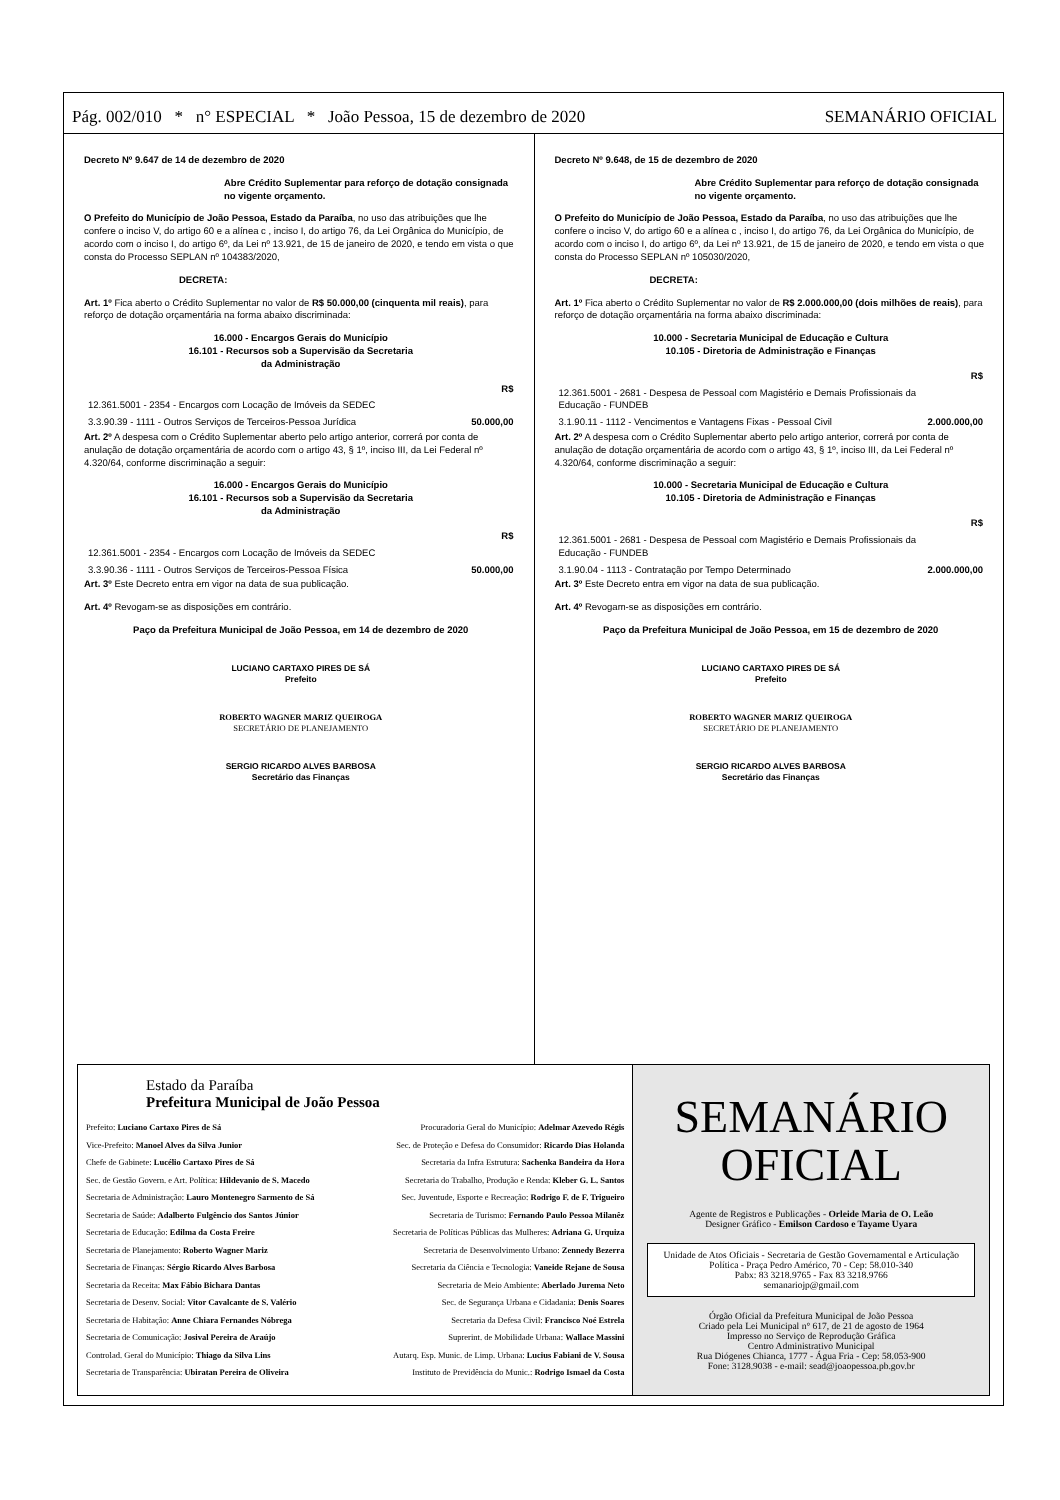Pág. 002/010 * n° ESPECIAL * João Pessoa, 15 de dezembro de 2020 SEMANÁRIO OFICIAL
Decreto Nº 9.647 de 14 de dezembro de 2020
Abre Crédito Suplementar para reforço de dotação consignada no vigente orçamento.
O Prefeito do Município de João Pessoa, Estado da Paraíba, no uso das atribuições que lhe confere o inciso V, do artigo 60 e a alínea c , inciso I, do artigo 76, da Lei Orgânica do Município, de acordo com o inciso I, do artigo 6º, da Lei nº 13.921, de 15 de janeiro de 2020, e tendo em vista o que consta do Processo SEPLAN nº 104383/2020,
DECRETA:
Art. 1º Fica aberto o Crédito Suplementar no valor de R$ 50.000,00 (cinquenta mil reais), para reforço de dotação orçamentária na forma abaixo discriminada:
16.000 - Encargos Gerais do Município
16.101 - Recursos sob a Supervisão da Secretaria
da Administração
| | R$ |
| 12.361.5001 - 2354 - Encargos com Locação de Imóveis da SEDEC | |
| 3.3.90.39 - 1111 - Outros Serviços de Terceiros-Pessoa Jurídica | 50.000,00 |
Art. 2º A despesa com o Crédito Suplementar aberto pelo artigo anterior, correrá por conta de anulação de dotação orçamentária de acordo com o artigo 43, § 1º, inciso III, da Lei Federal nº 4.320/64, conforme discriminação a seguir:
16.000 - Encargos Gerais do Município
16.101 - Recursos sob a Supervisão da Secretaria
da Administração
| | R$ |
| 12.361.5001 - 2354 - Encargos com Locação de Imóveis da SEDEC | |
| 3.3.90.36 - 1111 - Outros Serviços de Terceiros-Pessoa Física | 50.000,00 |
Art. 3º Este Decreto entra em vigor na data de sua publicação.
Art. 4º Revogam-se as disposições em contrário.
Paço da Prefeitura Municipal de João Pessoa, em 14 de dezembro de 2020
LUCIANO CARTAXO PIRES DE SÁ
Prefeito
ROBERTO WAGNER MARIZ QUEIROGA
SECRETÁRIO DE PLANEJAMENTO
SERGIO RICARDO ALVES BARBOSA
Secretário das Finanças
Decreto Nº 9.648, de 15 de dezembro de 2020
Abre Crédito Suplementar para reforço de dotação consignada no vigente orçamento.
O Prefeito do Município de João Pessoa, Estado da Paraíba, no uso das atribuições que lhe confere o inciso V, do artigo 60 e a alínea c , inciso I, do artigo 76, da Lei Orgânica do Município, de acordo com o inciso I, do artigo 6º, da Lei nº 13.921, de 15 de janeiro de 2020, e tendo em vista o que consta do Processo SEPLAN nº 105030/2020,
DECRETA:
Art. 1º Fica aberto o Crédito Suplementar no valor de R$ 2.000.000,00 (dois milhões de reais), para reforço de dotação orçamentária na forma abaixo discriminada:
10.000 - Secretaria Municipal de Educação e Cultura
10.105 - Diretoria de Administração e Finanças
| | R$ |
| 12.361.5001 - 2681 - Despesa de Pessoal com Magistério e Demais Profissionais da Educação - FUNDEB | |
| 3.1.90.11 - 1112 - Vencimentos e Vantagens Fixas - Pessoal Civil | 2.000.000,00 |
Art. 2º A despesa com o Crédito Suplementar aberto pelo artigo anterior, correrá por conta de anulação de dotação orçamentária de acordo com o artigo 43, § 1º, inciso III, da Lei Federal nº 4.320/64, conforme discriminação a seguir:
10.000 - Secretaria Municipal de Educação e Cultura
10.105 - Diretoria de Administração e Finanças
| | R$ |
| 12.361.5001 - 2681 - Despesa de Pessoal com Magistério e Demais Profissionais da Educação - FUNDEB | |
| 3.1.90.04 - 1113 - Contratação por Tempo Determinado | 2.000.000,00 |
Art. 3º Este Decreto entra em vigor na data de sua publicação.
Art. 4º Revogam-se as disposições em contrário.
Paço da Prefeitura Municipal de João Pessoa, em 15 de dezembro de 2020
LUCIANO CARTAXO PIRES DE SÁ
Prefeito
ROBERTO WAGNER MARIZ QUEIROGA
SECRETÁRIO DE PLANEJAMENTO
SERGIO RICARDO ALVES BARBOSA
Secretário das Finanças
Estado da Paraíba
Prefeitura Municipal de João Pessoa
Prefeito: Luciano Cartaxo Pires de Sá
Procuradoria Geral do Município: Adelmar Azevedo Régis
Vice-Prefeito: Manoel Alves da Silva Junior
Sec. de Proteção e Defesa do Consumidor: Ricardo Dias Holanda
Chefe de Gabinete: Lucélio Cartaxo Pires de Sá
Secretaria da Infra Estrutura: Sachenka Bandeira da Hora
Sec. de Gestão Govern. e Art. Política: Hildevanio de S. Macedo
Secretaria do Trabalho, Produção e Renda: Kleber G. L. Santos
Secretaria de Administração: Lauro Montenegro Sarmento de Sá
Sec. Juventude, Esporte e Recreação: Rodrigo F. de F. Trigueiro
Secretaria de Saúde: Adalberto Fulgêncio dos Santos Júnior
Secretaria de Turismo: Fernando Paulo Pessoa Milanêz
Secretaria de Educação: Edilma da Costa Freire
Secretaria de Políticas Públicas das Mulheres: Adriana G. Urquiza
Secretaria de Planejamento: Roberto Wagner Mariz
Secretaria de Desenvolvimento Urbano: Zennedy Bezerra
Secretaria de Finanças: Sérgio Ricardo Alves Barbosa
Secretaria da Ciência e Tecnologia: Vaneide Rejane de Sousa
Secretaria da Receita: Max Fábio Bichara Dantas
Secretaria de Meio Ambiente: Aberlado Jurema Neto
Secretaria de Desenv. Social: Vitor Cavalcante de S. Valério
Sec. de Segurança Urbana e Cidadania: Denis Soares
Secretaria de Habitação: Anne Chiara Fernandes Nóbrega
Secretaria da Defesa Civil: Francisco Noé Estrela
Secretaria de Comunicação: Josival Pereira de Araújo
Suprerint. de Mobilidade Urbana: Wallace Massini
Controlad. Geral do Município: Thiago da Silva Lins
Autarq. Esp. Munic. de Limp. Urbana: Lucius Fabiani de V. Sousa
Secretaria de Transparência: Ubiratan Pereira de Oliveira
Instituto de Previdência do Munic.: Rodrigo Ismael da Costa
SEMANÁRIO
OFICIAL
Agente de Registros e Publicações - Orleide Maria de O. Leão
Designer Gráfico - Emilson Cardoso e Tayame Uyara
Unidade de Atos Oficiais - Secretaria de Gestão Governamental e Articulação Política - Praça Pedro Américo, 70 - Cep: 58.010-340
Pabx: 83 3218.9765 - Fax 83 3218.9766
semanariojp@gmail.com
Órgão Oficial da Prefeitura Municipal de João Pessoa
Criado pela Lei Municipal n° 617, de 21 de agosto de 1964
Impresso no Serviço de Reprodução Gráfica
Centro Administrativo Municipal
Rua Diógenes Chianca, 1777 - Água Fria - Cep: 58.053-900
Fone: 3128.9038 - e-mail: sead@joaopessoa.pb.gov.br